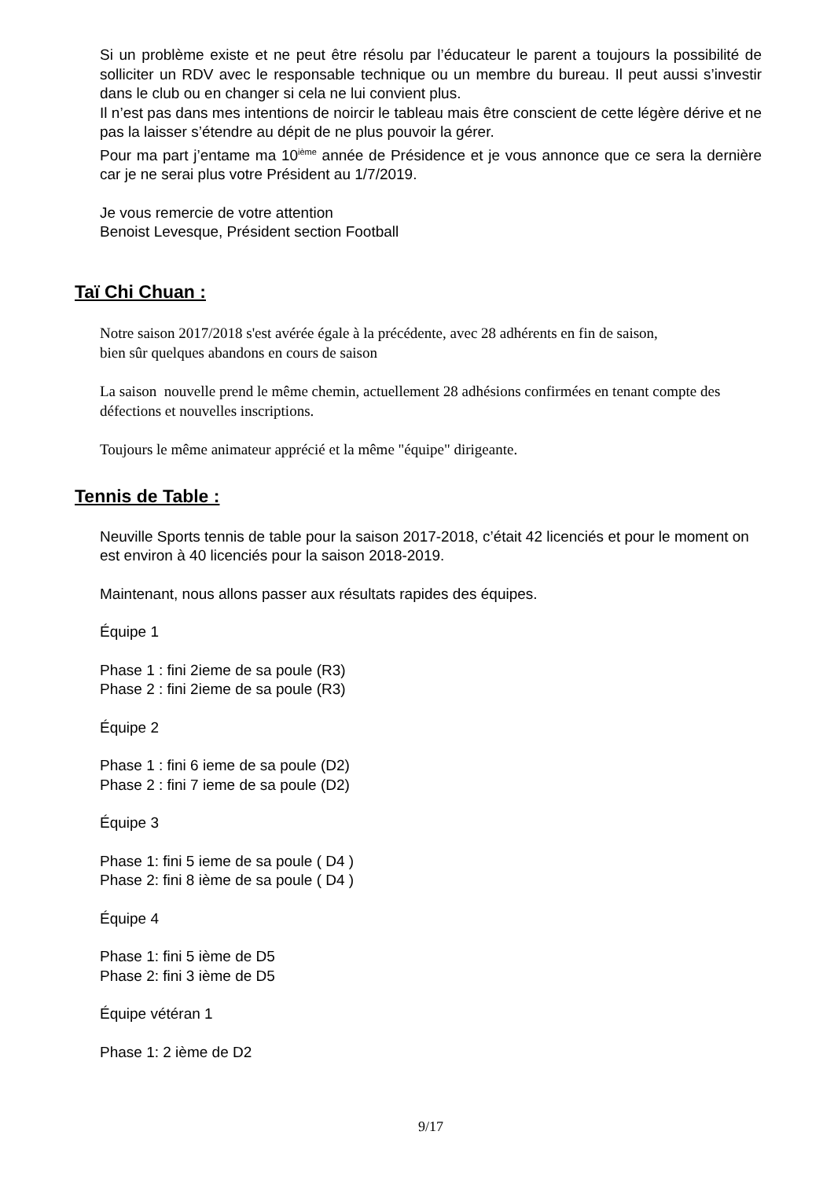Si un problème existe et ne peut être résolu par l’éducateur le parent a toujours la possibilité de solliciter un RDV avec le responsable technique ou un membre du bureau. Il peut aussi s’investir dans le club ou en changer si cela ne lui convient plus.
Il n’est pas dans mes intentions de noircir le tableau mais être conscient de cette légère dérive et ne pas la laisser s’étendre au dépit de ne plus pouvoir la gérer.
Pour ma part j’entame ma 10<sup>ième</sup> année de Présidence et je vous annonce que ce sera la dernière car je ne serai plus votre Président au 1/7/2019.
Je vous remercie de votre attention
Benoist Levesque, Président section Football
Taï Chi Chuan :
Notre saison 2017/2018 s'est avérée égale à la précédente, avec 28 adhérents en fin de saison,
bien sûr quelques abandons en cours de saison
La saison nouvelle prend le même chemin, actuellement 28 adhésions confirmées en tenant compte des défections et nouvelles inscriptions.
Toujours le même animateur apprécié et la même "équipe" dirigeante.
Tennis de Table :
Neuville Sports tennis de table pour la saison 2017-2018, c’était 42 licenciés et pour le moment on est environ à 40 licenciés pour la saison 2018-2019.
Maintenant, nous allons passer aux résultats rapides des équipes.
Équipe 1
Phase 1 : fini 2ieme de sa poule (R3)
Phase 2 : fini 2ieme de sa poule (R3)
Équipe 2
Phase 1 : fini 6 ieme de sa poule (D2)
Phase 2 : fini 7 ieme de sa poule (D2)
Équipe 3
Phase 1: fini 5 ieme de sa poule ( D4 )
Phase 2: fini 8 ième de sa poule ( D4 )
Équipe 4
Phase 1: fini 5 ième de D5
Phase 2: fini 3 ième de D5
Équipe vétéran 1
Phase 1: 2 ième de D2
9/17